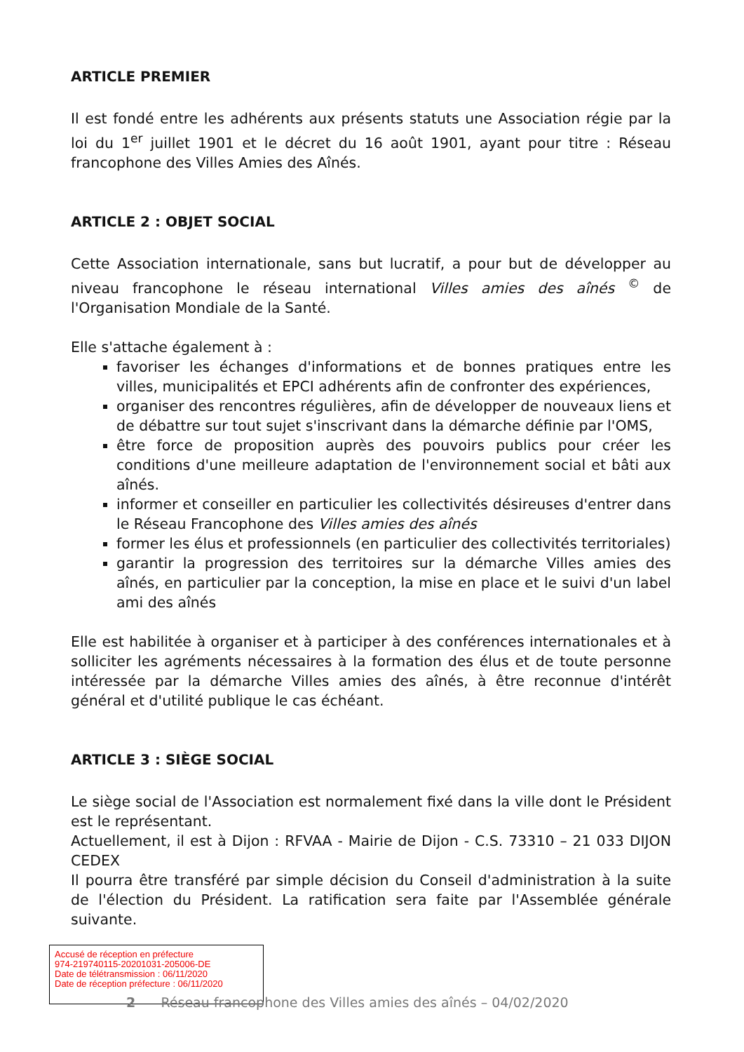ARTICLE PREMIER
Il est fondé entre les adhérents aux présents statuts une Association régie par la loi du 1<sup>er</sup> juillet 1901 et le décret du 16 août 1901, ayant pour titre : Réseau francophone des Villes Amies des Aînés.
ARTICLE 2 : OBJET SOCIAL
Cette Association internationale, sans but lucratif, a pour but de développer au niveau francophone le réseau international Villes amies des aînés <sup>©</sup> de l'Organisation Mondiale de la Santé.
Elle s'attache également à :
favoriser les échanges d'informations et de bonnes pratiques entre les villes, municipalités et EPCI adhérents afin de confronter des expériences,
organiser des rencontres régulières, afin de développer de nouveaux liens et de débattre sur tout sujet s'inscrivant dans la démarche définie par l'OMS,
être force de proposition auprès des pouvoirs publics pour créer les conditions d'une meilleure adaptation de l'environnement social et bâti aux aînés.
informer et conseiller en particulier les collectivités désireuses d'entrer dans le Réseau Francophone des Villes amies des aînés
former les élus et professionnels (en particulier des collectivités territoriales)
garantir la progression des territoires sur la démarche Villes amies des aînés, en particulier par la conception, la mise en place et le suivi d'un label ami des aînés
Elle est habilitée à organiser et à participer à des conférences internationales et à solliciter les agréments nécessaires à la formation des élus et de toute personne intéressée par la démarche Villes amies des aînés, à être reconnue d'intérêt général et d'utilité publique le cas échéant.
ARTICLE 3 : SIÈGE SOCIAL
Le siège social de l'Association est normalement fixé dans la ville dont le Président est le représentant.
Actuellement, il est à Dijon : RFVAA - Mairie de Dijon - C.S. 73310 – 21 033 DIJON CEDEX
Il pourra être transféré par simple décision du Conseil d'administration à la suite de l'élection du Président. La ratification sera faite par l'Assemblée générale suivante.
Accusé de réception en préfecture
974-219740115-20201031-205006-DE
Date de télétransmission : 06/11/2020
Date de réception préfecture : 06/11/2020
2 Réseau francophone des Villes amies des aînés – 04/02/2020